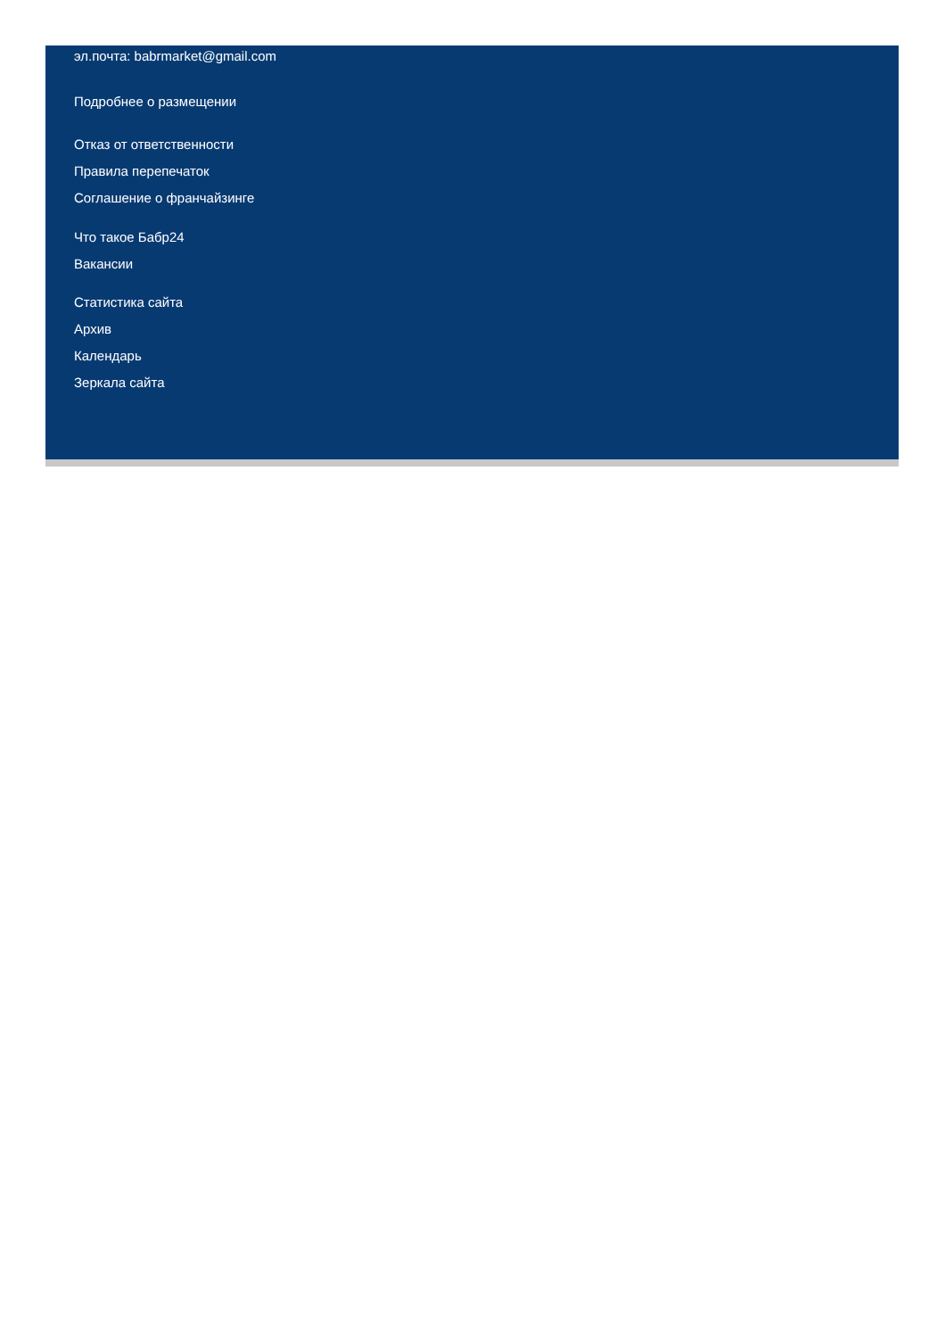эл.почта: babrmarket@gmail.com
Подробнее о размещении
Отказ от ответственности
Правила перепечаток
Соглашение о франчайзинге
Что такое Бабр24
Вакансии
Статистика сайта
Архив
Календарь
Зеркала сайта